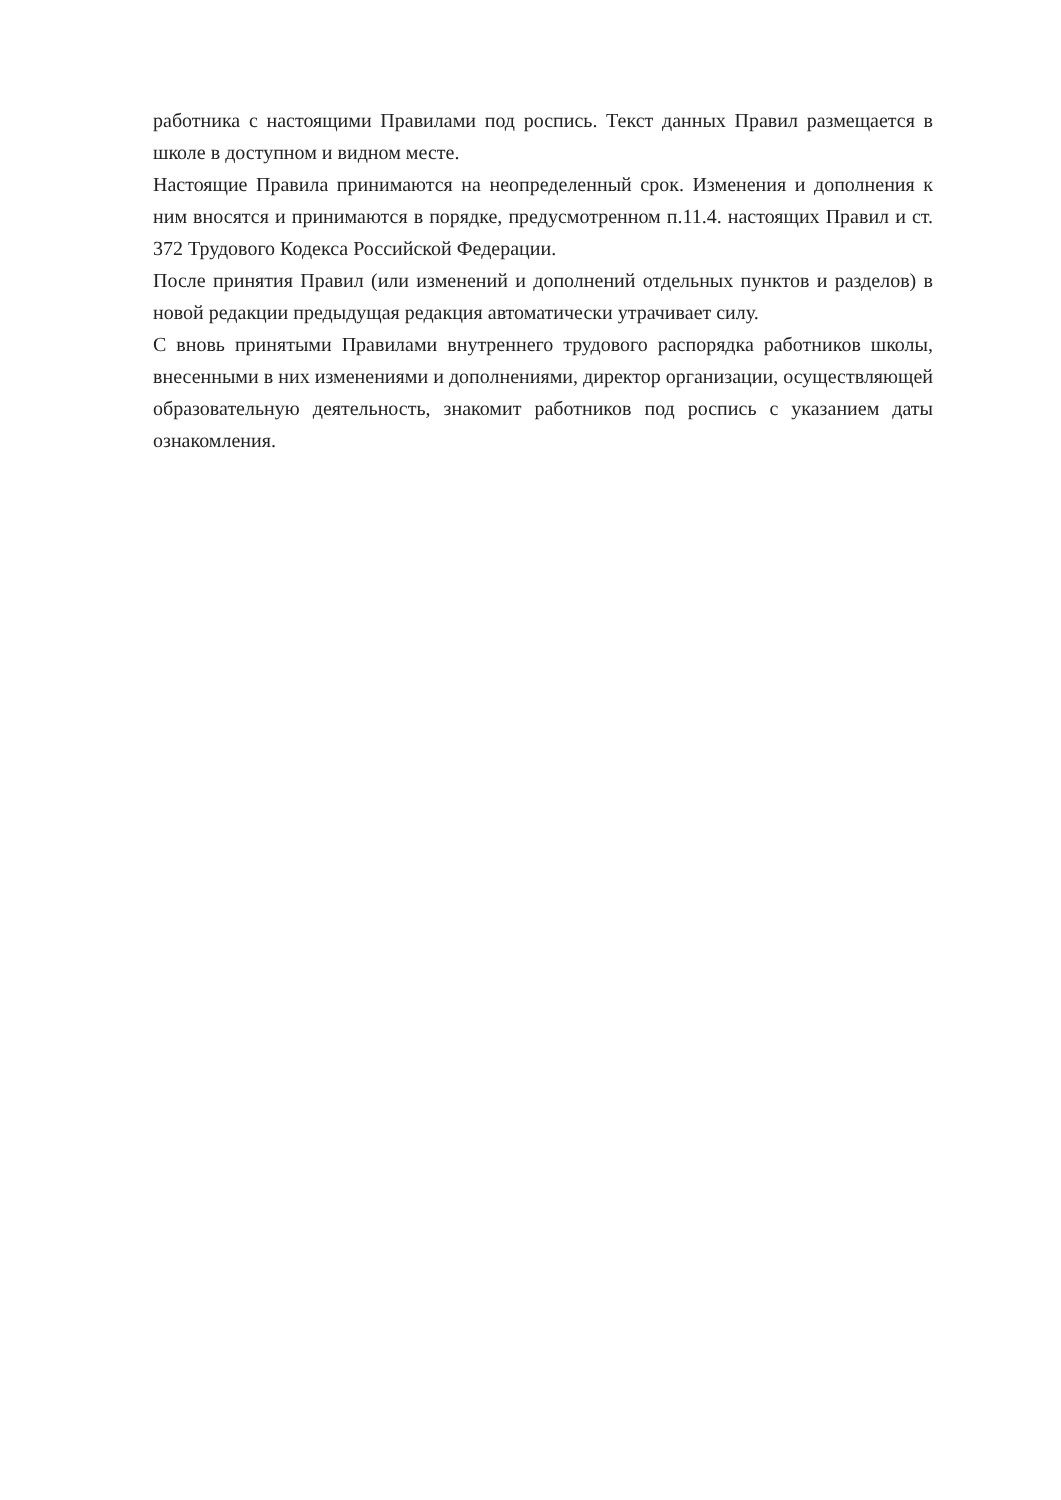работника с настоящими Правилами под роспись. Текст данных Правил размещается в школе в доступном и видном месте.
Настоящие Правила принимаются на неопределенный срок. Изменения и дополнения к ним вносятся и принимаются в порядке, предусмотренном п.11.4. настоящих Правил и ст. 372 Трудового Кодекса Российской Федерации.
После принятия Правил (или изменений и дополнений отдельных пунктов и разделов) в новой редакции предыдущая редакция автоматически утрачивает силу.
С вновь принятыми Правилами внутреннего трудового распорядка работников школы, внесенными в них изменениями и дополнениями, директор организации, осуществляющей образовательную деятельность, знакомит работников под роспись с указанием даты ознакомления.